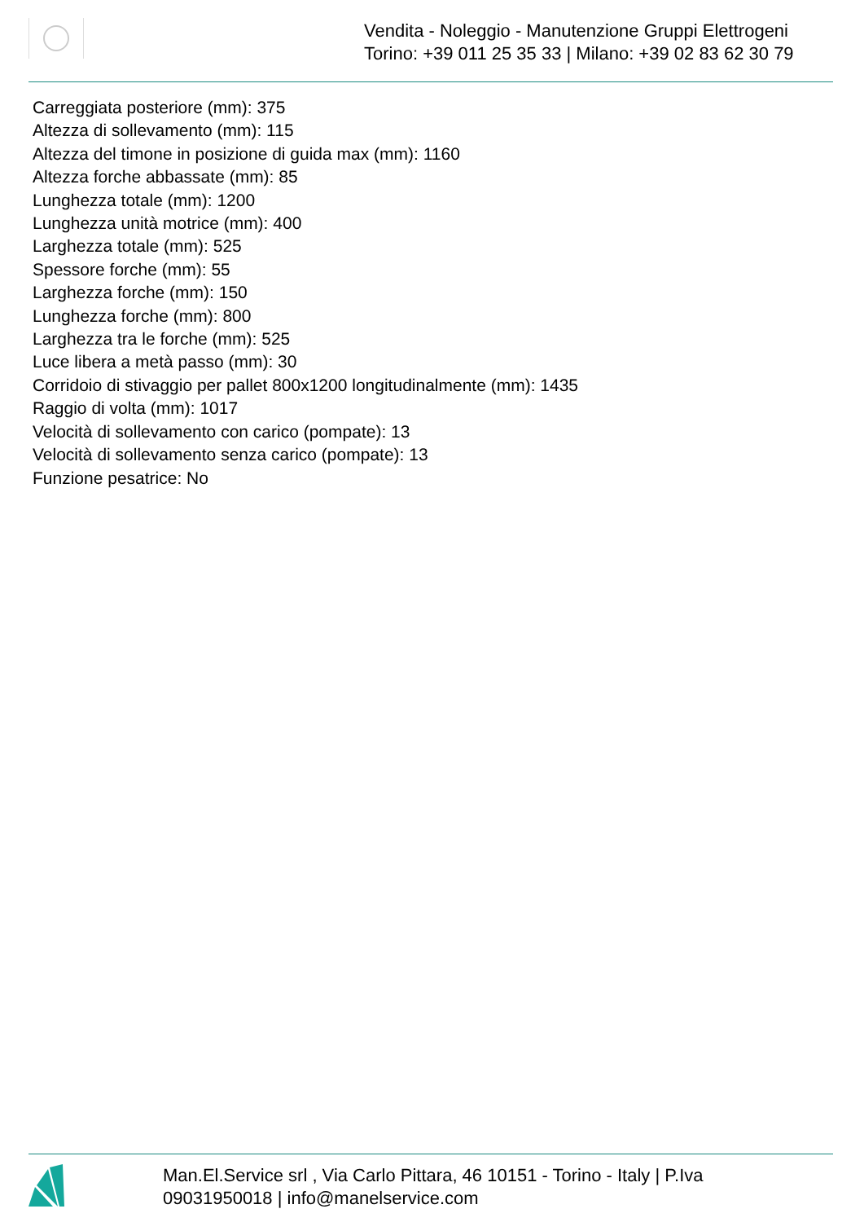Vendita - Noleggio - Manutenzione Gruppi Elettrogeni
Torino: +39 011 25 35 33 | Milano: +39 02 83 62 30 79
Carreggiata posteriore (mm): 375
Altezza di sollevamento (mm): 115
Altezza del timone in posizione di guida max (mm): 1160
Altezza forche abbassate (mm): 85
Lunghezza totale (mm): 1200
Lunghezza unità motrice (mm): 400
Larghezza totale (mm): 525
Spessore forche (mm): 55
Larghezza forche (mm): 150
Lunghezza forche (mm): 800
Larghezza tra le forche (mm): 525
Luce libera a metà passo (mm): 30
Corridoio di stivaggio per pallet 800x1200 longitudinalmente (mm): 1435
Raggio di volta (mm): 1017
Velocità di sollevamento con carico (pompate): 13
Velocità di sollevamento senza carico (pompate): 13
Funzione pesatrice: No
Man.El.Service srl , Via Carlo Pittara, 46 10151 - Torino - Italy | P.Iva 09031950018 | info@manelservice.com